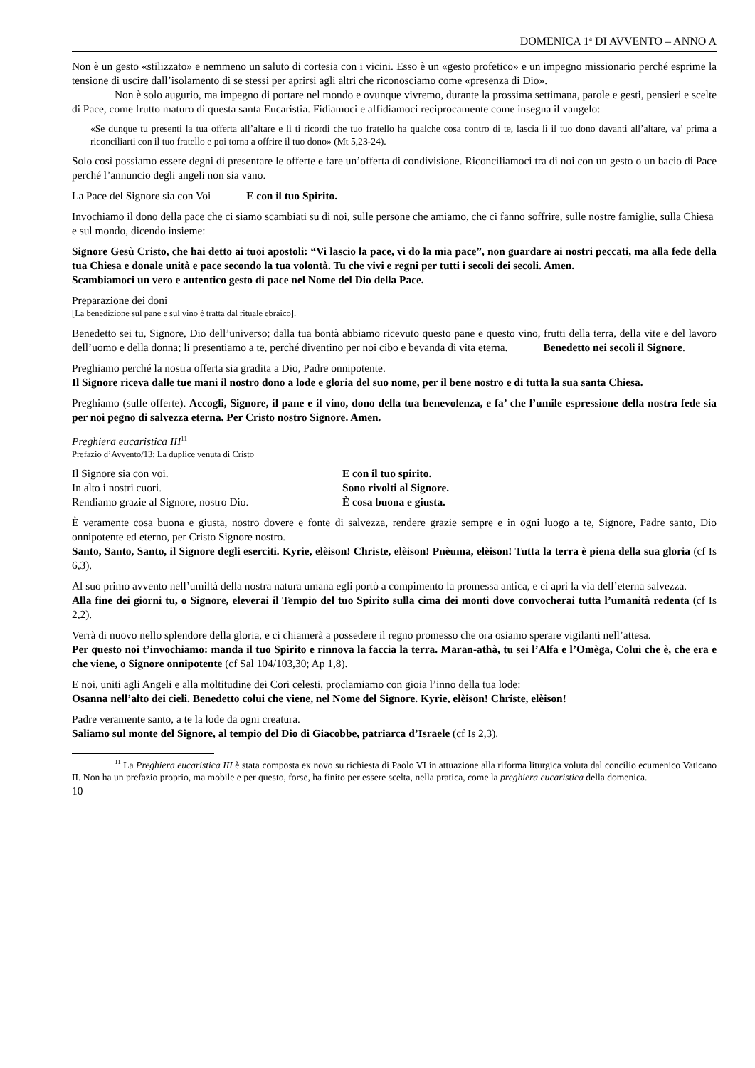DOMENICA 1<sup>a</sup> DI AVVENTO – ANNO A
Non è un gesto «stilizzato» e nemmeno un saluto di cortesia con i vicini. Esso è un «gesto profetico» e un impegno missionario perché esprime la tensione di uscire dall’isolamento di se stessi per aprirsi agli altri che riconosciamo come «presenza di Dio».
Non è solo augurio, ma impegno di portare nel mondo e ovunque vivremo, durante la prossima settimana, parole e gesti, pensieri e scelte di Pace, come frutto maturo di questa santa Eucaristia. Fidiamoci e affidiamoci reciprocamente come insegna il vangelo:
«Se dunque tu presenti la tua offerta all’altare e lì ti ricordi che tuo fratello ha qualche cosa contro di te, lascia lì il tuo dono davanti all’altare, va’ prima a riconciliarti con il tuo fratello e poi torna a offrire il tuo dono» (Mt 5,23-24).
Solo così possiamo essere degni di presentare le offerte e fare un’offerta di condivisione. Riconciliamoci tra di noi con un gesto o un bacio di Pace perché l’annuncio degli angeli non sia vano.
La Pace del Signore sia con Voi E con il tuo Spirito.
Invochiamo il dono della pace che ci siamo scambiati su di noi, sulle persone che amiamo, che ci fanno soffrire, sulle nostre famiglie, sulla Chiesa e sul mondo, dicendo insieme:
Signore Gesù Cristo, che hai detto ai tuoi apostoli: “Vi lascio la pace, vi do la mia pace”, non guardare ai nostri peccati, ma alla fede della tua Chiesa e donale unità e pace secondo la tua volontà. Tu che vivi e regni per tutti i secoli dei secoli. Amen.
Scambiamoci un vero e autentico gesto di pace nel Nome del Dio della Pace.
Preparazione dei doni
[La benedizione sul pane e sul vino è tratta dal rituale ebraico].
Benedetto sei tu, Signore, Dio dell’universo; dalla tua bontà abbiamo ricevuto questo pane e questo vino, frutti della terra, della vite e del lavoro dell’uomo e della donna; li presentiamo a te, perché diventino per noi cibo e bevanda di vita eterna. Benedetto nei secoli il Signore.
Preghiamo perché la nostra offerta sia gradita a Dio, Padre onnipotente.
Il Signore riceva dalle tue mani il nostro dono a lode e gloria del suo nome, per il bene nostro e di tutta la sua santa Chiesa.
Preghiamo (sulle offerte). Accogli, Signore, il pane e il vino, dono della tua benevolenza, e fa’ che l’umile espressione della nostra fede sia per noi pegno di salvezza eterna. Per Cristo nostro Signore. Amen.
Preghiera eucaristica III<sup>11</sup>
Prefazio d’Avvento/13: La duplice venuta di Cristo
Il Signore sia con voi. E con il tuo spirito.
In alto i nostri cuori. Sono rivolti al Signore.
Rendiamo grazie al Signore, nostro Dio. È cosa buona e giusta.
È veramente cosa buona e giusta, nostro dovere e fonte di salvezza, rendere grazie sempre e in ogni luogo a te, Signore, Padre santo, Dio onnipotente ed eterno, per Cristo Signore nostro.
Santo, Santo, Santo, il Signore degli eserciti. Kyrie, elèison! Christe, elèison! Pnèuma, elèison! Tutta la terra è piena della sua gloria (cf Is 6,3).
Al suo primo avvento nell’umiltà della nostra natura umana egli portò a compimento la promessa antica, e ci aprì la via dell’eterna salvezza.
Alla fine dei giorni tu, o Signore, eleverai il Tempio del tuo Spirito sulla cima dei monti dove convocherai tutta l’umanità redenta (cf Is 2,2).
Verrà di nuovo nello splendore della gloria, e ci chiamerà a possedere il regno promesso che ora osiamo sperare vigilanti nell’attesa.
Per questo noi t’invochiamo: manda il tuo Spirito e rinnova la faccia la terra. Maran-athà, tu sei l’Alfa e l’Omèga, Colui che è, che era e che viene, o Signore onnipotente (cf Sal 104/103,30; Ap 1,8).
E noi, uniti agli Angeli e alla moltitudine dei Cori celesti, proclamiamo con gioia l’inno della tua lode:
Osanna nell’alto dei cieli. Benedetto colui che viene, nel Nome del Signore. Kyrie, elèison! Christe, elèison!
Padre veramente santo, a te la lode da ogni creatura.
Saliamo sul monte del Signore, al tempio del Dio di Giacobbe, patriarca d’Israele (cf Is 2,3).
<sup>11</sup> La Preghiera eucaristica III è stata composta ex novo su richiesta di Paolo VI in attuazione alla riforma liturgica voluta dal concilio ecumenico Vaticano II. Non ha un prefazio proprio, ma mobile e per questo, forse, ha finito per essere scelta, nella pratica, come la preghiera eucaristica della domenica.
10